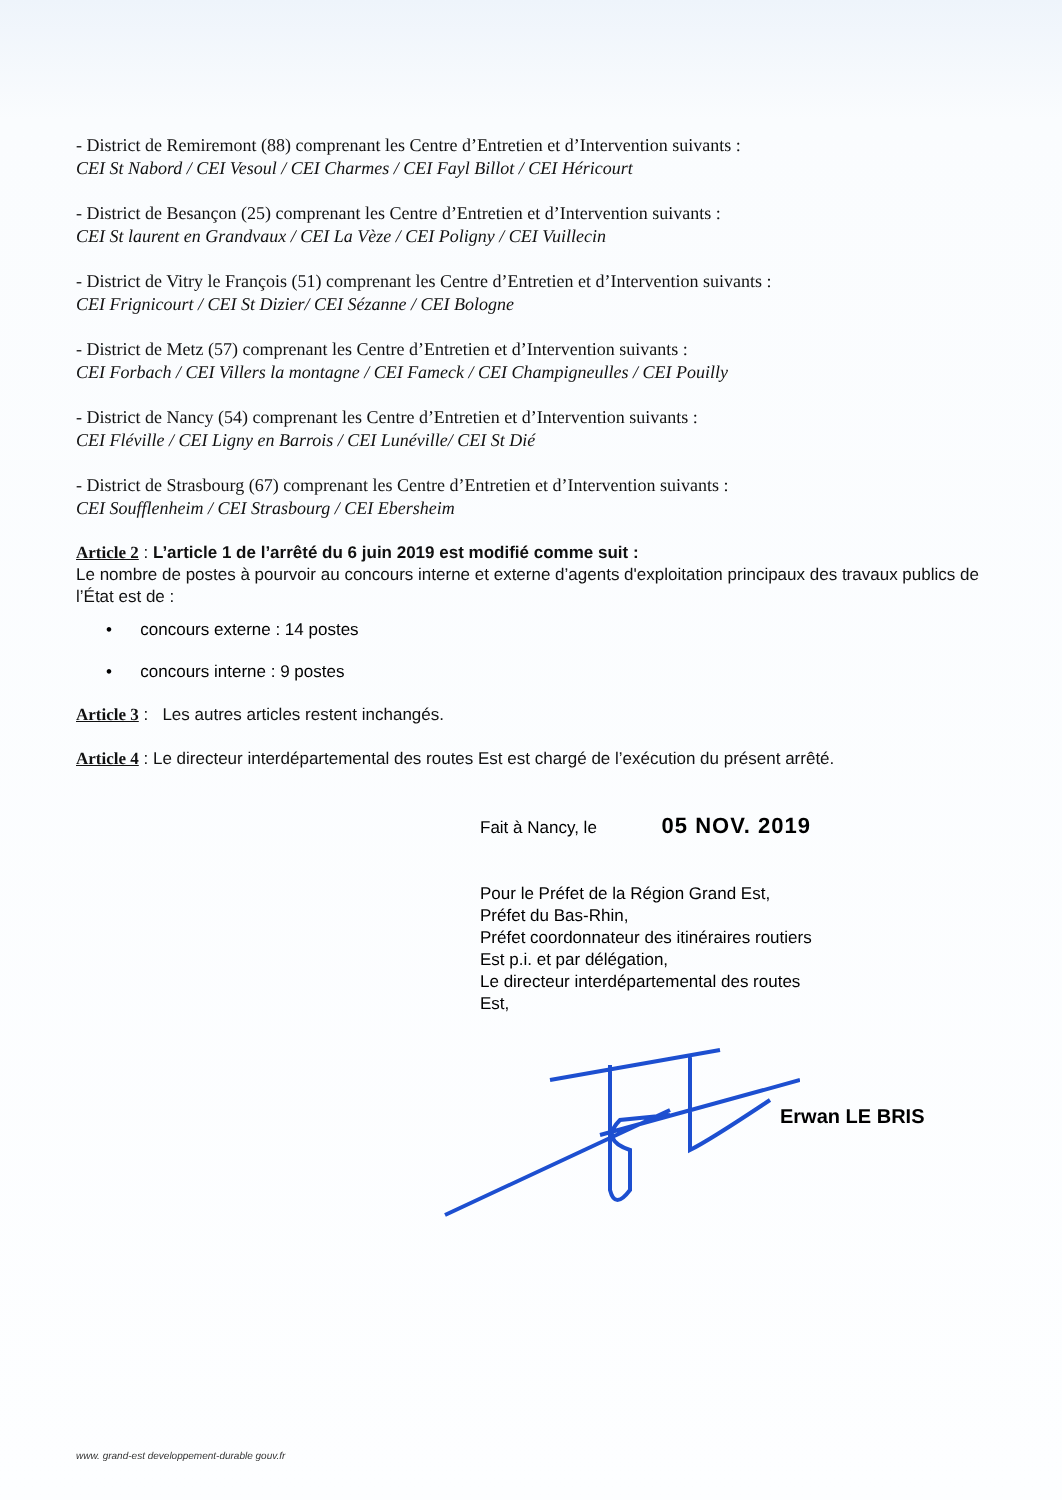- District de Remiremont (88) comprenant les Centre d’Entretien et d’Intervention suivants :
CEI St Nabord / CEI Vesoul / CEI Charmes / CEI Fayl Billot / CEI Héricourt
- District de Besançon (25) comprenant les Centre d’Entretien et d’Intervention suivants :
CEI St laurent en Grandvaux / CEI La Vèze / CEI Poligny / CEI Vuillecin
- District de Vitry le François (51) comprenant les Centre d’Entretien et d’Intervention suivants :
CEI Frignicourt / CEI St Dizier/ CEI Sézanne / CEI Bologne
- District de Metz (57) comprenant les Centre d’Entretien et d’Intervention suivants :
CEI Forbach / CEI Villers la montagne / CEI Fameck / CEI Champigneulles / CEI Pouilly
- District de Nancy (54) comprenant les Centre d’Entretien et d’Intervention suivants :
CEI Fléville / CEI Ligny en Barrois / CEI Lunéville/ CEI St Dié
- District de Strasbourg (67) comprenant les Centre d’Entretien et d’Intervention suivants :
CEI Soufflenheim / CEI Strasbourg / CEI Ebersheim
Article 2 : L’article 1 de l’arrêté du 6 juin 2019 est modifié comme suit :
Le nombre de postes à pourvoir au concours interne et externe d’agents d'exploitation principaux des travaux publics de l’État est de :
• concours externe : 14 postes
• concours interne : 9 postes
Article 3 : Les autres articles restent inchangés.
Article 4 : Le directeur interdépartemental des routes Est est chargé de l’exécution du présent arrêté.
Fait à Nancy, le 05 NOV. 2019
Pour le Préfet de la Région Grand Est,
Préfet du Bas-Rhin,
Préfet coordonnateur des itinéraires routiers
Est p.i. et par délégation,
Le directeur interdépartemental des routes
Est,
Erwan LE BRIS
www. grand-est developpement-durable gouv.fr